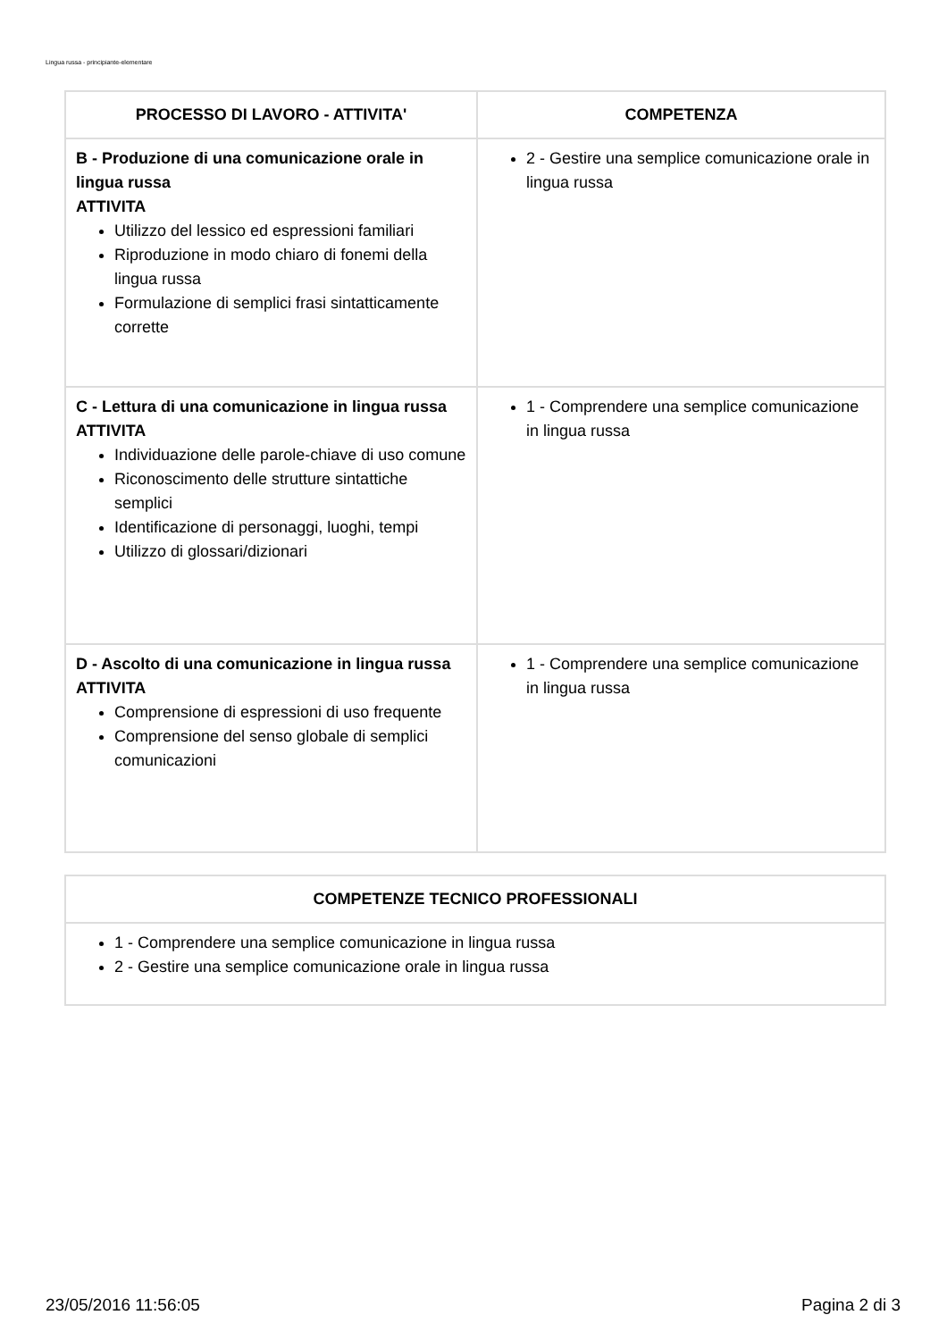Lingua russa - principiante-elementare
| PROCESSO DI LAVORO - ATTIVITA' | COMPETENZA |
| --- | --- |
| B - Produzione di una comunicazione orale in lingua russa ATTIVITA Utilizzo del lessico ed espressioni familiari Riproduzione in modo chiaro di fonemi della lingua russa Formulazione di semplici frasi sintatticamente corrette | 2 - Gestire una semplice comunicazione orale in lingua russa |
| C - Lettura di una comunicazione in lingua russa ATTIVITA Individuazione delle parole-chiave di uso comune Riconoscimento delle strutture sintattiche semplici Identificazione di personaggi, luoghi, tempi Utilizzo di glossari/dizionari | 1 - Comprendere una semplice comunicazione in lingua russa |
| D - Ascolto di una comunicazione in lingua russa ATTIVITA Comprensione di espressioni di uso frequente Comprensione del senso globale di semplici comunicazioni | 1 - Comprendere una semplice comunicazione in lingua russa |
| COMPETENZE TECNICO PROFESSIONALI |
| --- |
| 1 - Comprendere una semplice comunicazione in lingua russa 2 - Gestire una semplice comunicazione orale in lingua russa |
23/05/2016 11:56:05 Pagina 2 di 3